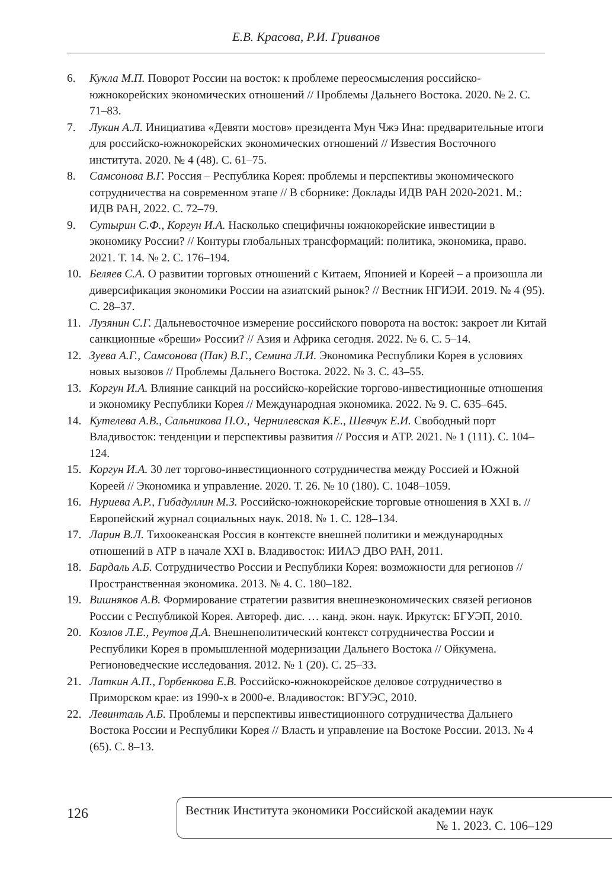Е.В. Красова, Р.И. Гриванов
6. Кукла М.П. Поворот России на восток: к проблеме переосмысления российско-южнокорейских экономических отношений // Проблемы Дальнего Востока. 2020. № 2. С. 71–83.
7. Лукин А.Л. Инициатива «Девяти мостов» президента Мун Чжэ Ина: предварительные итоги для российско-южнокорейских экономических отношений // Известия Восточного института. 2020. № 4 (48). С. 61–75.
8. Самсонова В.Г. Россия – Республика Корея: проблемы и перспективы экономического сотрудничества на современном этапе // В сборнике: Доклады ИДВ РАН 2020-2021. М.: ИДВ РАН, 2022. С. 72–79.
9. Сутырин С.Ф., Коргун И.А. Насколько специфичны южнокорейские инвестиции в экономику России? // Контуры глобальных трансформаций: политика, экономика, право. 2021. Т. 14. № 2. С. 176–194.
10. Беляев С.А. О развитии торговых отношений с Китаем, Японией и Кореей – а произошла ли диверсификация экономики России на азиатский рынок? // Вестник НГИЭИ. 2019. № 4 (95). С. 28–37.
11. Лузянин С.Г. Дальневосточное измерение российского поворота на восток: закроет ли Китай санкционные «бреши» России? // Азия и Африка сегодня. 2022. № 6. С. 5–14.
12. Зуева А.Г., Самсонова (Пак) В.Г., Семина Л.И. Экономика Республики Корея в условиях новых вызовов // Проблемы Дальнего Востока. 2022. № 3. С. 43–55.
13. Коргун И.А. Влияние санкций на российско-корейские торгово-инвестиционные отношения и экономику Республики Корея // Международная экономика. 2022. № 9. С. 635–645.
14. Кутелева А.В., Сальникова П.О., Чернилевская К.Е., Шевчук Е.И. Свободный порт Владивосток: тенденции и перспективы развития // Россия и АТР. 2021. № 1 (111). С. 104–124.
15. Коргун И.А. 30 лет торгово-инвестиционного сотрудничества между Россией и Южной Кореей // Экономика и управление. 2020. Т. 26. № 10 (180). С. 1048–1059.
16. Нуриева А.Р., Гибадуллин М.З. Российско-южнокорейские торговые отношения в XXI в. // Европейский журнал социальных наук. 2018. № 1. С. 128–134.
17. Ларин В.Л. Тихоокеанская Россия в контексте внешней политики и международных отношений в АТР в начале XXI в. Владивосток: ИИАЭ ДВО РАН, 2011.
18. Бардаль А.Б. Сотрудничество России и Республики Корея: возможности для регионов // Пространственная экономика. 2013. № 4. С. 180–182.
19. Вишняков А.В. Формирование стратегии развития внешнеэкономических связей регионов России с Республикой Корея. Автореф. дис. … канд. экон. наук. Иркутск: БГУЭП, 2010.
20. Козлов Л.Е., Реутов Д.А. Внешнеполитический контекст сотрудничества России и Республики Корея в промышленной модернизации Дальнего Востока // Ойкумена. Регионоведческие исследования. 2012. № 1 (20). С. 25–33.
21. Латкин А.П., Горбенкова Е.В. Российско-южнокорейское деловое сотрудничество в Приморском крае: из 1990-х в 2000-е. Владивосток: ВГУЭС, 2010.
22. Левинталь А.Б. Проблемы и перспективы инвестиционного сотрудничества Дальнего Востока России и Республики Корея // Власть и управление на Востоке России. 2013. № 4 (65). С. 8–13.
126
Вестник Института экономики Российской академии наук
№ 1. 2023. С. 106–129